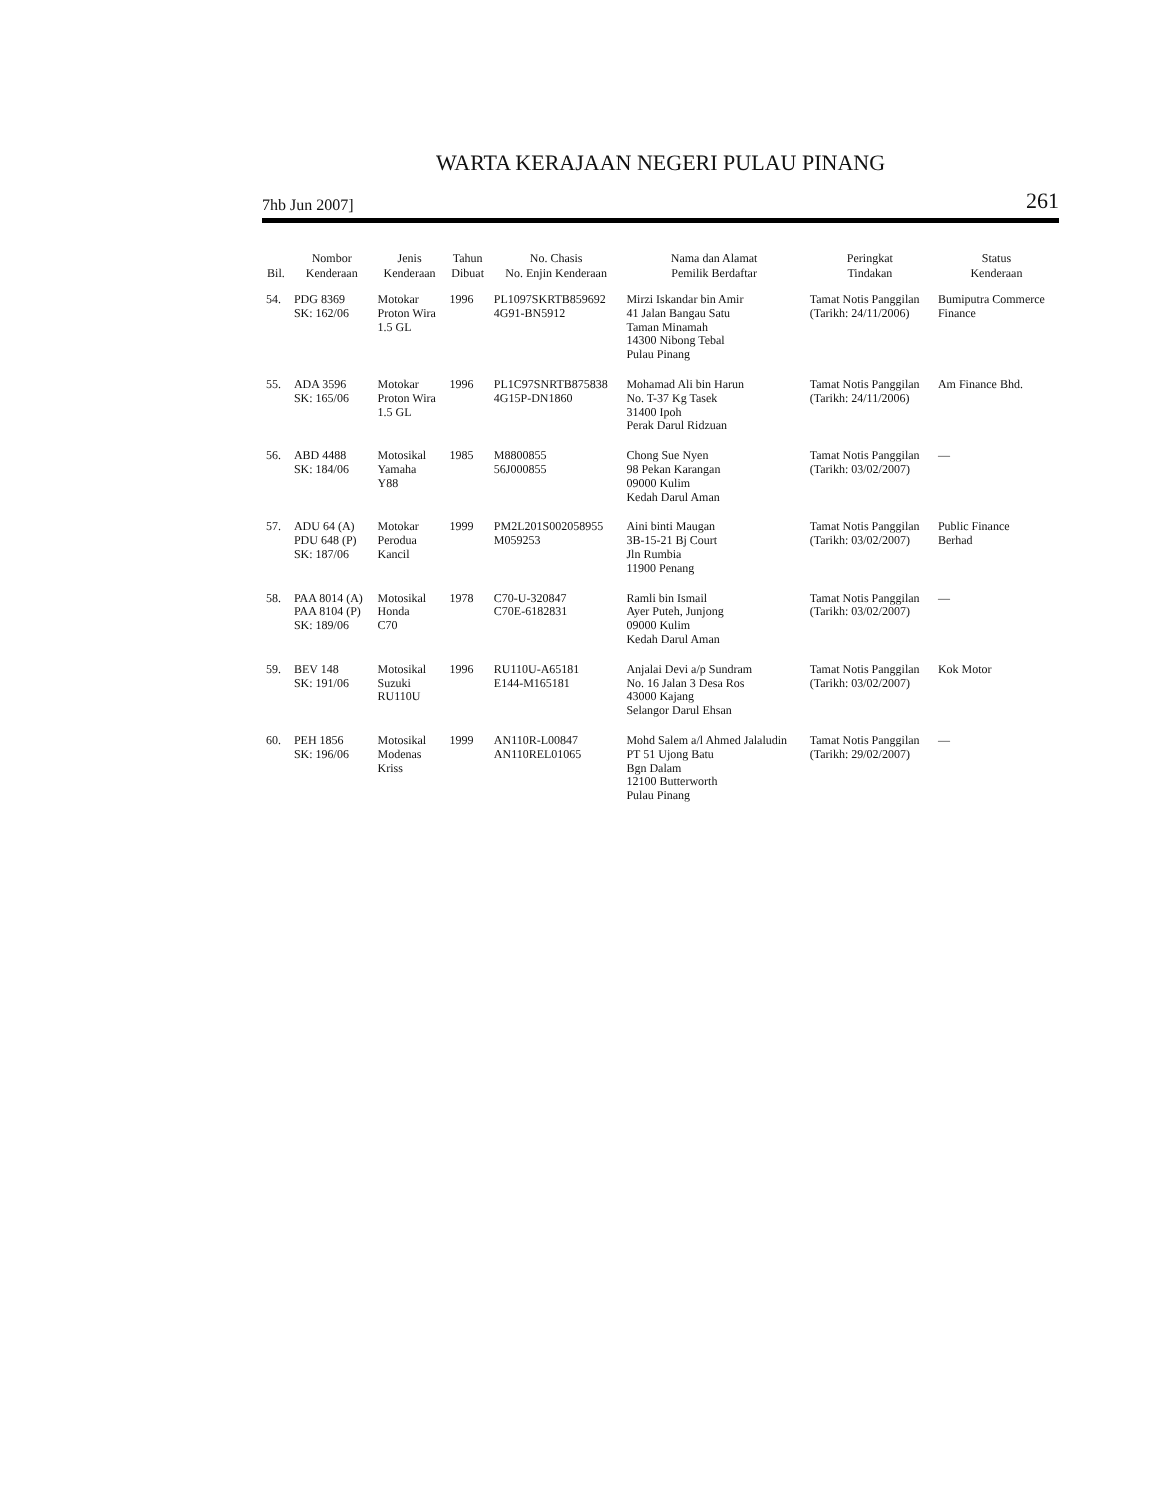WARTA KERAJAAN NEGERI PULAU PINANG
7hb Jun 2007] 261
| Bil. | Nombor Kenderaan | Jenis Kenderaan | Tahun Dibuat | No. Chasis No. Enjin Kenderaan | Nama dan Alamat Pemilik Berdaftar | Peringkat Tindakan | Status Kenderaan |
| --- | --- | --- | --- | --- | --- | --- | --- |
| 54. | PDG 8369 SK: 162/06 | Motokar Proton Wira 1.5 GL | 1996 | PL1097SKRTB859692 4G91-BN5912 | Mirzi Iskandar bin Amir 41 Jalan Bangau Satu Taman Minamah 14300 Nibong Tebal Pulau Pinang | Tamat Notis Panggilan (Tarikh: 24/11/2006) | Bumiputra Commerce Finance |
| 55. | ADA 3596 SK: 165/06 | Motokar Proton Wira 1.5 GL | 1996 | PL1C97SNRTB875838 4G15P-DN1860 | Mohamad Ali bin Harun No. T-37 Kg Tasek 31400 Ipoh Perak Darul Ridzuan | Tamat Notis Panggilan (Tarikh: 24/11/2006) | Am Finance Bhd. |
| 56. | ABD 4488 SK: 184/06 | Motosikal Yamaha Y88 | 1985 | M8800855 56J000855 | Chong Sue Nyen 98 Pekan Karangan 09000 Kulim Kedah Darul Aman | Tamat Notis Panggilan (Tarikh: 03/02/2007) | — |
| 57. | ADU 64 (A) PDU 648 (P) SK: 187/06 | Motokar Perodua Kancil | 1999 | PM2L201S002058955 M059253 | Aini binti Maugan 3B-15-21 Bj Court Jln Rumbia 11900 Penang | Tamat Notis Panggilan (Tarikh: 03/02/2007) | Public Finance Berhad |
| 58. | PAA 8014 (A) PAA 8104 (P) SK: 189/06 | Motosikal Honda C70 | 1978 | C70-U-320847 C70E-6182831 | Ramli bin Ismail Ayer Puteh, Junjong 09000 Kulim Kedah Darul Aman | Tamat Notis Panggilan (Tarikh: 03/02/2007) | — |
| 59. | BEV 148 SK: 191/06 | Motosikal Suzuki RU110U | 1996 | RU110U-A65181 E144-M165181 | Anjalai Devi a/p Sundram No. 16 Jalan 3 Desa Ros 43000 Kajang Selangor Darul Ehsan | Tamat Notis Panggilan (Tarikh: 03/02/2007) | Kok Motor |
| 60. | PEH 1856 SK: 196/06 | Motosikal Modenas Kriss | 1999 | AN110R-L00847 AN110REL01065 | Mohd Salem a/l Ahmed Jalaludin PT 51 Ujong Batu Bgn Dalam 12100 Butterworth Pulau Pinang | Tamat Notis Panggilan (Tarikh: 29/02/2007) | — |